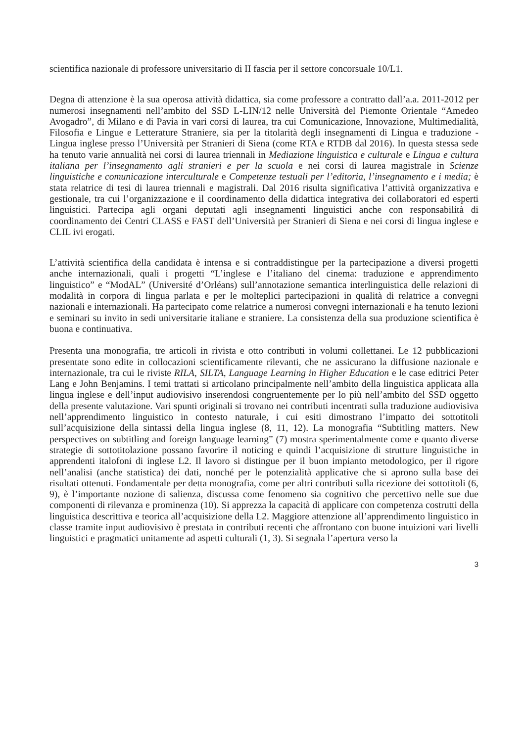scientifica nazionale di professore universitario di II fascia per il settore concorsuale 10/L1.
Degna di attenzione è la sua operosa attività didattica, sia come professore a contratto dall’a.a. 2011-2012 per numerosi insegnamenti nell’ambito del SSD L-LIN/12 nelle Università del Piemonte Orientale “Amedeo Avogadro”, di Milano e di Pavia in vari corsi di laurea, tra cui Comunicazione, Innovazione, Multimedialità, Filosofia e Lingue e Letterature Straniere, sia per la titolarità degli insegnamenti di Lingua e traduzione - Lingua inglese presso l’Università per Stranieri di Siena (come RTA e RTDB dal 2016). In questa stessa sede ha tenuto varie annualità nei corsi di laurea triennali in Mediazione linguistica e culturale e Lingua e cultura italiana per l’insegnamento agli stranieri e per la scuola e nei corsi di laurea magistrale in Scienze linguistiche e comunicazione interculturale e Competenze testuali per l’editoria, l’insegnamento e i media; è stata relatrice di tesi di laurea triennali e magistrali. Dal 2016 risulta significativa l’attività organizzativa e gestionale, tra cui l’organizzazione e il coordinamento della didattica integrativa dei collaboratori ed esperti linguistici. Partecipa agli organi deputati agli insegnamenti linguistici anche con responsabilità di coordinamento dei Centri CLASS e FAST dell’Università per Stranieri di Siena e nei corsi di lingua inglese e CLIL ivi erogati.
L’attività scientifica della candidata è intensa e si contraddistingue per la partecipazione a diversi progetti anche internazionali, quali i progetti “L’inglese e l’italiano del cinema: traduzione e apprendimento linguistico” e “ModAL” (Université d’Orléans) sull’annotazione semantica interlinguistica delle relazioni di modalità in corpora di lingua parlata e per le molteplici partecipazioni in qualità di relatrice a convegni nazionali e internazionali. Ha partecipato come relatrice a numerosi convegni internazionali e ha tenuto lezioni e seminari su invito in sedi universitarie italiane e straniere. La consistenza della sua produzione scientifica è buona e continuativa.
Presenta una monografia, tre articoli in rivista e otto contributi in volumi collettanei. Le 12 pubblicazioni presentate sono edite in collocazioni scientificamente rilevanti, che ne assicurano la diffusione nazionale e internazionale, tra cui le riviste RILA, SILTA, Language Learning in Higher Education e le case editrici Peter Lang e John Benjamins. I temi trattati si articolano principalmente nell’ambito della linguistica applicata alla lingua inglese e dell’input audiovisivo inserendosi congruentemente per lo più nell’ambito del SSD oggetto della presente valutazione. Vari spunti originali si trovano nei contributi incentrati sulla traduzione audiovisiva nell’apprendimento linguistico in contesto naturale, i cui esiti dimostrano l’impatto dei sottotitoli sull’acquisizione della sintassi della lingua inglese (8, 11, 12). La monografia “Subtitling matters. New perspectives on subtitling and foreign language learning” (7) mostra sperimentalmente come e quanto diverse strategie di sottotitolazione possano favorire il noticing e quindi l’acquisizione di strutture linguistiche in apprendenti italofoni di inglese L2. Il lavoro si distingue per il buon impianto metodologico, per il rigore nell’analisi (anche statistica) dei dati, nonché per le potenzialità applicative che si aprono sulla base dei risultati ottenuti. Fondamentale per detta monografia, come per altri contributi sulla ricezione dei sottotitoli (6, 9), è l’importante nozione di salienza, discussa come fenomeno sia cognitivo che percettivo nelle sue due componenti di rilevanza e prominenza (10). Si apprezza la capacità di applicare con competenza costrutti della linguistica descrittiva e teorica all’acquisizione della L2. Maggiore attenzione all’apprendimento linguistico in classe tramite input audiovisivo è prestata in contributi recenti che affrontano con buone intuizioni vari livelli linguistici e pragmatici unitamente ad aspetti culturali (1, 3). Si segnala l’apertura verso la
3